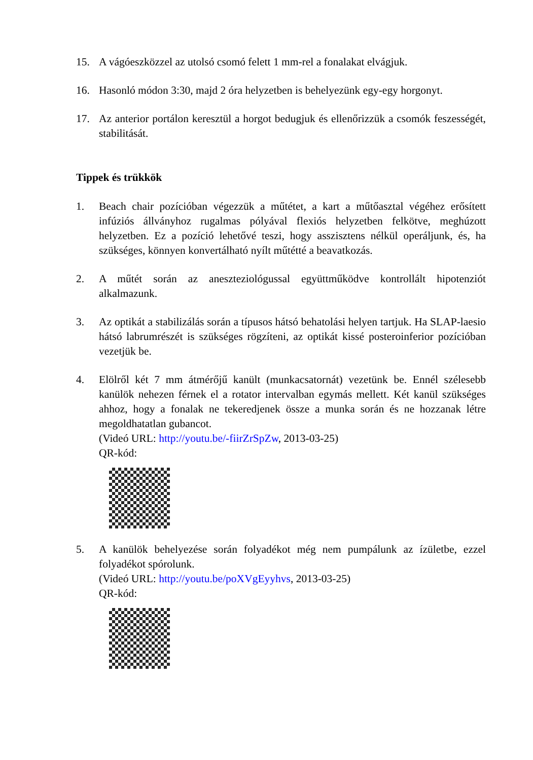15. A vágóeszközzel az utolsó csomó felett 1 mm-rel a fonalakat elvágjuk.
16. Hasonló módon 3:30, majd 2 óra helyzetben is behelyezünk egy-egy horgonyt.
17. Az anterior portálon keresztül a horgot bedugjuk és ellenőrizzük a csomók feszességét, stabilitását.
Tippek és trükkök
1. Beach chair pozícióban végezzük a műtétet, a kart a műtőasztal végéhez erősített infúziós állványhoz rugalmas pólyával flexiós helyzetben felkötve, meghúzott helyzetben. Ez a pozíció lehetővé teszi, hogy asszisztens nélkül operáljunk, és, ha szükséges, könnyen konvertálható nyílt műtétté a beavatkozás.
2. A műtét során az aneszteziológussal együttműködve kontrollált hipotenziót alkalmazunk.
3. Az optikát a stabilizálás során a típusos hátsó behatolási helyen tartjuk. Ha SLAP-laesio hátsó labrumrészét is szükséges rögzíteni, az optikát kissé posteroinferior pozícióban vezetjük be.
4. Elölről két 7 mm átmérőjű kanült (munkacsatornát) vezetünk be. Ennél szélesebb kanülök nehezen férnek el a rotator intervalban egymás mellett. Két kanül szükséges ahhoz, hogy a fonalak ne tekeredjenek össze a munka során és ne hozzanak létre megoldhatatlan gubancot.
(Videó URL: http://youtu.be/-fiirZrSpZw, 2013-03-25)
QR-kód:
5. A kanülök behelyezése során folyadékot még nem pumpálunk az ízületbe, ezzel folyadékot spórolunk.
(Videó URL: http://youtu.be/poXVgEyyhvs, 2013-03-25)
QR-kód: